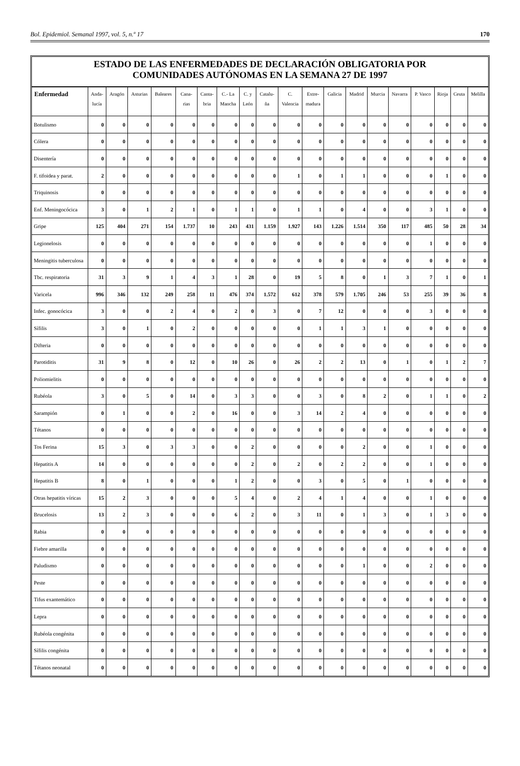Bol. Epidemiol. Semanal 1997, vol. 5, n.º 17 170
ESTADO DE LAS ENFERMEDADES DE DECLARACIÓN OBLIGATORIA POR
COMUNIDADES AUTÓNOMAS EN LA SEMANA 27 DE 1997
| Enfermedad | Anda- lucía | Aragón | Asturias | Baleares | Cana- rias | Canta- bria | C.- La Mancha | C. y León | Catalu- ña | C. Valencia | Extre- madura | Galicia | Madrid | Murcia | Navarra | P. Vasco | Rioja | Ceuta | Melilla |
| --- | --- | --- | --- | --- | --- | --- | --- | --- | --- | --- | --- | --- | --- | --- | --- | --- | --- | --- | --- |
| Botulismo | 0 | 0 | 0 | 0 | 0 | 0 | 0 | 0 | 0 | 0 | 0 | 0 | 0 | 0 | 0 | 0 | 0 | 0 | 0 |
| Cólera | 0 | 0 | 0 | 0 | 0 | 0 | 0 | 0 | 0 | 0 | 0 | 0 | 0 | 0 | 0 | 0 | 0 | 0 | 0 |
| Disentería | 0 | 0 | 0 | 0 | 0 | 0 | 0 | 0 | 0 | 0 | 0 | 0 | 0 | 0 | 0 | 0 | 0 | 0 | 0 |
| F. tifoidea y parat. | 2 | 0 | 0 | 0 | 0 | 0 | 0 | 0 | 0 | 1 | 0 | 1 | 1 | 0 | 0 | 0 | 1 | 0 | 0 |
| Triquinosis | 0 | 0 | 0 | 0 | 0 | 0 | 0 | 0 | 0 | 0 | 0 | 0 | 0 | 0 | 0 | 0 | 0 | 0 | 0 |
| Enf. Meningocócica | 3 | 0 | 1 | 2 | 1 | 0 | 1 | 1 | 0 | 1 | 1 | 0 | 4 | 0 | 0 | 3 | 1 | 0 | 0 |
| Gripe | 125 | 404 | 271 | 154 | 1.737 | 10 | 243 | 431 | 1.159 | 1.927 | 143 | 1.226 | 1.514 | 350 | 117 | 485 | 50 | 28 | 34 |
| Legionelosis | 0 | 0 | 0 | 0 | 0 | 0 | 0 | 0 | 0 | 0 | 0 | 0 | 0 | 0 | 0 | 1 | 0 | 0 | 0 |
| Meningitis tuberculosa | 0 | 0 | 0 | 0 | 0 | 0 | 0 | 0 | 0 | 0 | 0 | 0 | 0 | 0 | 0 | 0 | 0 | 0 | 0 |
| Tbc. respiratoria | 31 | 3 | 9 | 1 | 4 | 3 | 1 | 28 | 0 | 19 | 5 | 8 | 0 | 1 | 3 | 7 | 1 | 0 | 1 |
| Varicela | 996 | 346 | 132 | 249 | 258 | 11 | 476 | 374 | 1.572 | 612 | 378 | 579 | 1.705 | 246 | 53 | 255 | 39 | 36 | 8 |
| Infec. gonocócica | 3 | 0 | 0 | 2 | 4 | 0 | 2 | 0 | 3 | 0 | 7 | 12 | 0 | 0 | 0 | 3 | 0 | 0 | 0 |
| Sífilis | 3 | 0 | 1 | 0 | 2 | 0 | 0 | 0 | 0 | 0 | 1 | 1 | 3 | 1 | 0 | 0 | 0 | 0 | 0 |
| Difteria | 0 | 0 | 0 | 0 | 0 | 0 | 0 | 0 | 0 | 0 | 0 | 0 | 0 | 0 | 0 | 0 | 0 | 0 | 0 |
| Parotiditis | 31 | 9 | 8 | 0 | 12 | 0 | 10 | 26 | 0 | 26 | 2 | 2 | 13 | 0 | 1 | 0 | 1 | 2 | 7 |
| Poliomielitis | 0 | 0 | 0 | 0 | 0 | 0 | 0 | 0 | 0 | 0 | 0 | 0 | 0 | 0 | 0 | 0 | 0 | 0 | 0 |
| Rubéola | 3 | 0 | 5 | 0 | 14 | 0 | 3 | 3 | 0 | 0 | 3 | 0 | 8 | 2 | 0 | 1 | 1 | 0 | 2 |
| Sarampión | 0 | 1 | 0 | 0 | 2 | 0 | 16 | 0 | 0 | 3 | 14 | 2 | 4 | 0 | 0 | 0 | 0 | 0 | 0 |
| Tétanos | 0 | 0 | 0 | 0 | 0 | 0 | 0 | 0 | 0 | 0 | 0 | 0 | 0 | 0 | 0 | 0 | 0 | 0 | 0 |
| Tos Ferina | 15 | 3 | 0 | 3 | 3 | 0 | 0 | 2 | 0 | 0 | 0 | 0 | 2 | 0 | 0 | 1 | 0 | 0 | 0 |
| Hepatitis A | 14 | 0 | 0 | 0 | 0 | 0 | 0 | 2 | 0 | 2 | 0 | 2 | 2 | 0 | 0 | 1 | 0 | 0 | 0 |
| Hepatitis B | 8 | 0 | 1 | 0 | 0 | 0 | 1 | 2 | 0 | 0 | 3 | 0 | 5 | 0 | 1 | 0 | 0 | 0 | 0 |
| Otras hepatitis víricas | 15 | 2 | 3 | 0 | 0 | 0 | 5 | 4 | 0 | 2 | 4 | 1 | 4 | 0 | 0 | 1 | 0 | 0 | 0 |
| Brucelosis | 13 | 2 | 3 | 0 | 0 | 0 | 6 | 2 | 0 | 3 | 11 | 0 | 1 | 3 | 0 | 1 | 3 | 0 | 0 |
| Rabia | 0 | 0 | 0 | 0 | 0 | 0 | 0 | 0 | 0 | 0 | 0 | 0 | 0 | 0 | 0 | 0 | 0 | 0 | 0 |
| Fiebre amarilla | 0 | 0 | 0 | 0 | 0 | 0 | 0 | 0 | 0 | 0 | 0 | 0 | 0 | 0 | 0 | 0 | 0 | 0 | 0 |
| Paludismo | 0 | 0 | 0 | 0 | 0 | 0 | 0 | 0 | 0 | 0 | 0 | 0 | 1 | 0 | 0 | 2 | 0 | 0 | 0 |
| Peste | 0 | 0 | 0 | 0 | 0 | 0 | 0 | 0 | 0 | 0 | 0 | 0 | 0 | 0 | 0 | 0 | 0 | 0 | 0 |
| Tifus exantemático | 0 | 0 | 0 | 0 | 0 | 0 | 0 | 0 | 0 | 0 | 0 | 0 | 0 | 0 | 0 | 0 | 0 | 0 | 0 |
| Lepra | 0 | 0 | 0 | 0 | 0 | 0 | 0 | 0 | 0 | 0 | 0 | 0 | 0 | 0 | 0 | 0 | 0 | 0 | 0 |
| Rubéola congénita | 0 | 0 | 0 | 0 | 0 | 0 | 0 | 0 | 0 | 0 | 0 | 0 | 0 | 0 | 0 | 0 | 0 | 0 | 0 |
| Sífilis congénita | 0 | 0 | 0 | 0 | 0 | 0 | 0 | 0 | 0 | 0 | 0 | 0 | 0 | 0 | 0 | 0 | 0 | 0 | 0 |
| Tétanos neonatal | 0 | 0 | 0 | 0 | 0 | 0 | 0 | 0 | 0 | 0 | 0 | 0 | 0 | 0 | 0 | 0 | 0 | 0 | 0 |